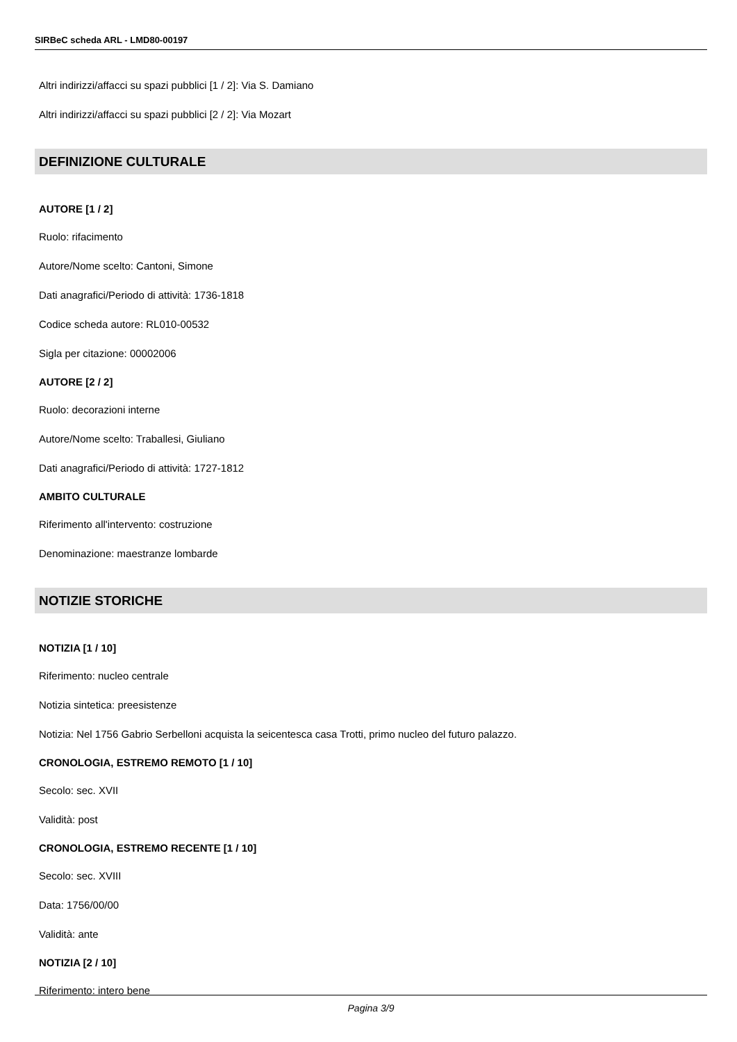SIRBeC scheda ARL - LMD80-00197
Altri indirizzi/affacci su spazi pubblici [1 / 2]: Via S. Damiano
Altri indirizzi/affacci su spazi pubblici [2 / 2]: Via Mozart
DEFINIZIONE CULTURALE
AUTORE [1 / 2]
Ruolo: rifacimento
Autore/Nome scelto: Cantoni, Simone
Dati anagrafici/Periodo di attività: 1736-1818
Codice scheda autore: RL010-00532
Sigla per citazione: 00002006
AUTORE [2 / 2]
Ruolo: decorazioni interne
Autore/Nome scelto: Traballesi, Giuliano
Dati anagrafici/Periodo di attività: 1727-1812
AMBITO CULTURALE
Riferimento all'intervento: costruzione
Denominazione: maestranze lombarde
NOTIZIE STORICHE
NOTIZIA [1 / 10]
Riferimento: nucleo centrale
Notizia sintetica: preesistenze
Notizia: Nel 1756 Gabrio Serbelloni acquista la seicentesca casa Trotti, primo nucleo del futuro palazzo.
CRONOLOGIA, ESTREMO REMOTO [1 / 10]
Secolo: sec. XVII
Validità: post
CRONOLOGIA, ESTREMO RECENTE [1 / 10]
Secolo: sec. XVIII
Data: 1756/00/00
Validità: ante
NOTIZIA [2 / 10]
Riferimento: intero bene
Pagina 3/9